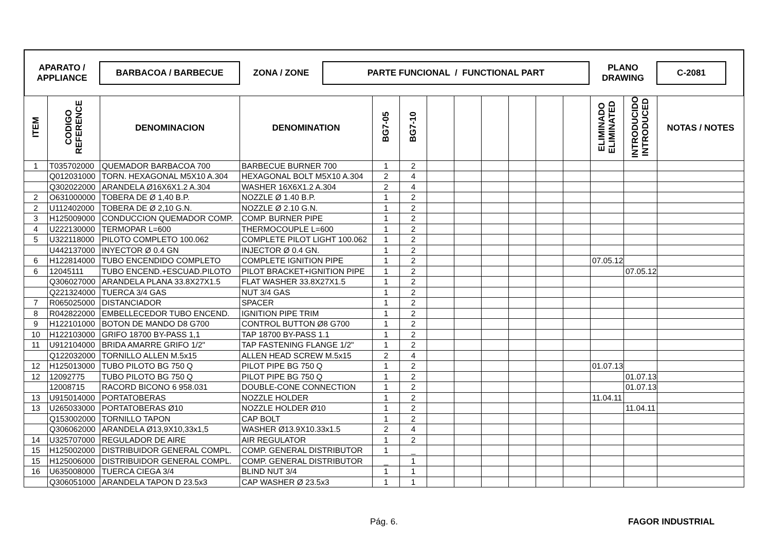APARATO /
APPLIANCE
BARBACOA / BARBECUE
ZONA / ZONE
PARTE FUNCIONAL / FUNCTIONAL PART
PLANO
DRAWING
C-2081
| ITEM | CODIGO REFERENCE | DENOMINACION | DENOMINATION | BG7-05 | BG7-10 | | | | | | | ELIMINADO ELIMINATED | INTRODUCIDO INTRODUCED | NOTAS / NOTES |
| --- | --- | --- | --- | --- | --- | --- | --- | --- | --- | --- | --- | --- | --- | --- |
| 1 | T035702000 | QUEMADOR BARBACOA 700 | BARBECUE BURNER 700 | 1 | 2 | | | | | | | | | |
| | Q012031000 | TORN. HEXAGONAL M5X10 A.304 | HEXAGONAL BOLT M5X10 A.304 | 2 | 4 | | | | | | | | | |
| | Q302022000 | ARANDELA Ø16X6X1.2 A.304 | WASHER 16X6X1.2 A.304 | 2 | 4 | | | | | | | | | |
| 2 | O631000000 | TOBERA DE Ø 1,40 B.P. | NOZZLE Ø 1.40 B.P. | 1 | 2 | | | | | | | | | |
| 2 | U112402000 | TOBERA DE Ø 2,10 G.N. | NOZZLE Ø 2.10 G.N. | 1 | 2 | | | | | | | | | |
| 3 | H125009000 | CONDUCCION QUEMADOR COMP. | COMP. BURNER PIPE | 1 | 2 | | | | | | | | | |
| 4 | U222130000 | TERMOPAR L=600 | THERMOCOUPLE L=600 | 1 | 2 | | | | | | | | | |
| 5 | U322118000 | PILOTO COMPLETO 100.062 | COMPLETE PILOT LIGHT 100.062 | 1 | 2 | | | | | | | | | |
| | U442137000 | INYECTOR Ø 0.4 GN | INJECTOR Ø 0.4 GN. | 1 | 2 | | | | | | | | | |
| 6 | H122814000 | TUBO ENCENDIDO COMPLETO | COMPLETE IGNITION PIPE | 1 | 2 | | | | | | | 07.05.12 | | |
| 6 | 12045111 | TUBO ENCEND.+ESCUAD.PILOTO | PILOT BRACKET+IGNITION PIPE | 1 | 2 | | | | | | | | 07.05.12 | |
| | Q306027000 | ARANDELA PLANA 33.8X27X1.5 | FLAT WASHER 33.8X27X1.5 | 1 | 2 | | | | | | | | | |
| | Q221324000 | TUERCA 3/4 GAS | NUT 3/4 GAS | 1 | 2 | | | | | | | | | |
| 7 | R065025000 | DISTANCIADOR | SPACER | 1 | 2 | | | | | | | | | |
| 8 | R042822000 | EMBELLECEDOR TUBO ENCEND. | IGNITION PIPE TRIM | 1 | 2 | | | | | | | | | |
| 9 | H122101000 | BOTON DE MANDO D8 G700 | CONTROL BUTTON Ø8 G700 | 1 | 2 | | | | | | | | | |
| 10 | H122103000 | GRIFO 18700 BY-PASS 1,1 | TAP 18700 BY-PASS 1.1 | 1 | 2 | | | | | | | | | |
| 11 | U912104000 | BRIDA AMARRE GRIFO 1/2" | TAP FASTENING FLANGE 1/2" | 1 | 2 | | | | | | | | | |
| | Q122032000 | TORNILLO ALLEN M.5x15 | ALLEN HEAD SCREW M.5x15 | 2 | 4 | | | | | | | | | |
| 12 | H125013000 | TUBO PILOTO BG 750 Q | PILOT PIPE BG 750 Q | 1 | 2 | | | | | | | 01.07.13 | | |
| 12 | 12092775 | TUBO PILOTO BG 750 Q | PILOT PIPE BG 750 Q | 1 | 2 | | | | | | | | 01.07.13 | |
| | 12008715 | RACORD BICONO 6 958.031 | DOUBLE-CONE CONNECTION | 1 | 2 | | | | | | | | 01.07.13 | |
| 13 | U915014000 | PORTATOBERAS | NOZZLE HOLDER | 1 | 2 | | | | | | | 11.04.11 | | |
| 13 | U265033000 | PORTATOBERAS Ø10 | NOZZLE HOLDER Ø10 | 1 | 2 | | | | | | | | 11.04.11 | |
| | Q153002000 | TORNILLO TAPON | CAP BOLT | 1 | 2 | | | | | | | | | |
| | Q306062000 | ARANDELA Ø13,9X10,33x1,5 | WASHER Ø13.9X10.33x1.5 | 2 | 4 | | | | | | | | | |
| 14 | U325707000 | REGULADOR DE AIRE | AIR REGULATOR | 1 | 2 | | | | | | | | | |
| 15 | H125002000 | DISTRIBUIDOR GENERAL COMPL. | COMP. GENERAL DISTRIBUTOR | 1 | _ | | | | | | | | | |
| 15 | H125006000 | DISTRIBUIDOR GENERAL COMPL. | COMP. GENERAL DISTRIBUTOR | _ | 1 | | | | | | | | | |
| 16 | U635008000 | TUERCA CIEGA 3/4 | BLIND NUT 3/4 | 1 | 1 | | | | | | | | | |
| | Q306051000 | ARANDELA TAPON D 23.5x3 | CAP WASHER Ø 23.5x3 | 1 | 1 | | | | | | | | | |
Pág. 6. FAGOR INDUSTRIAL